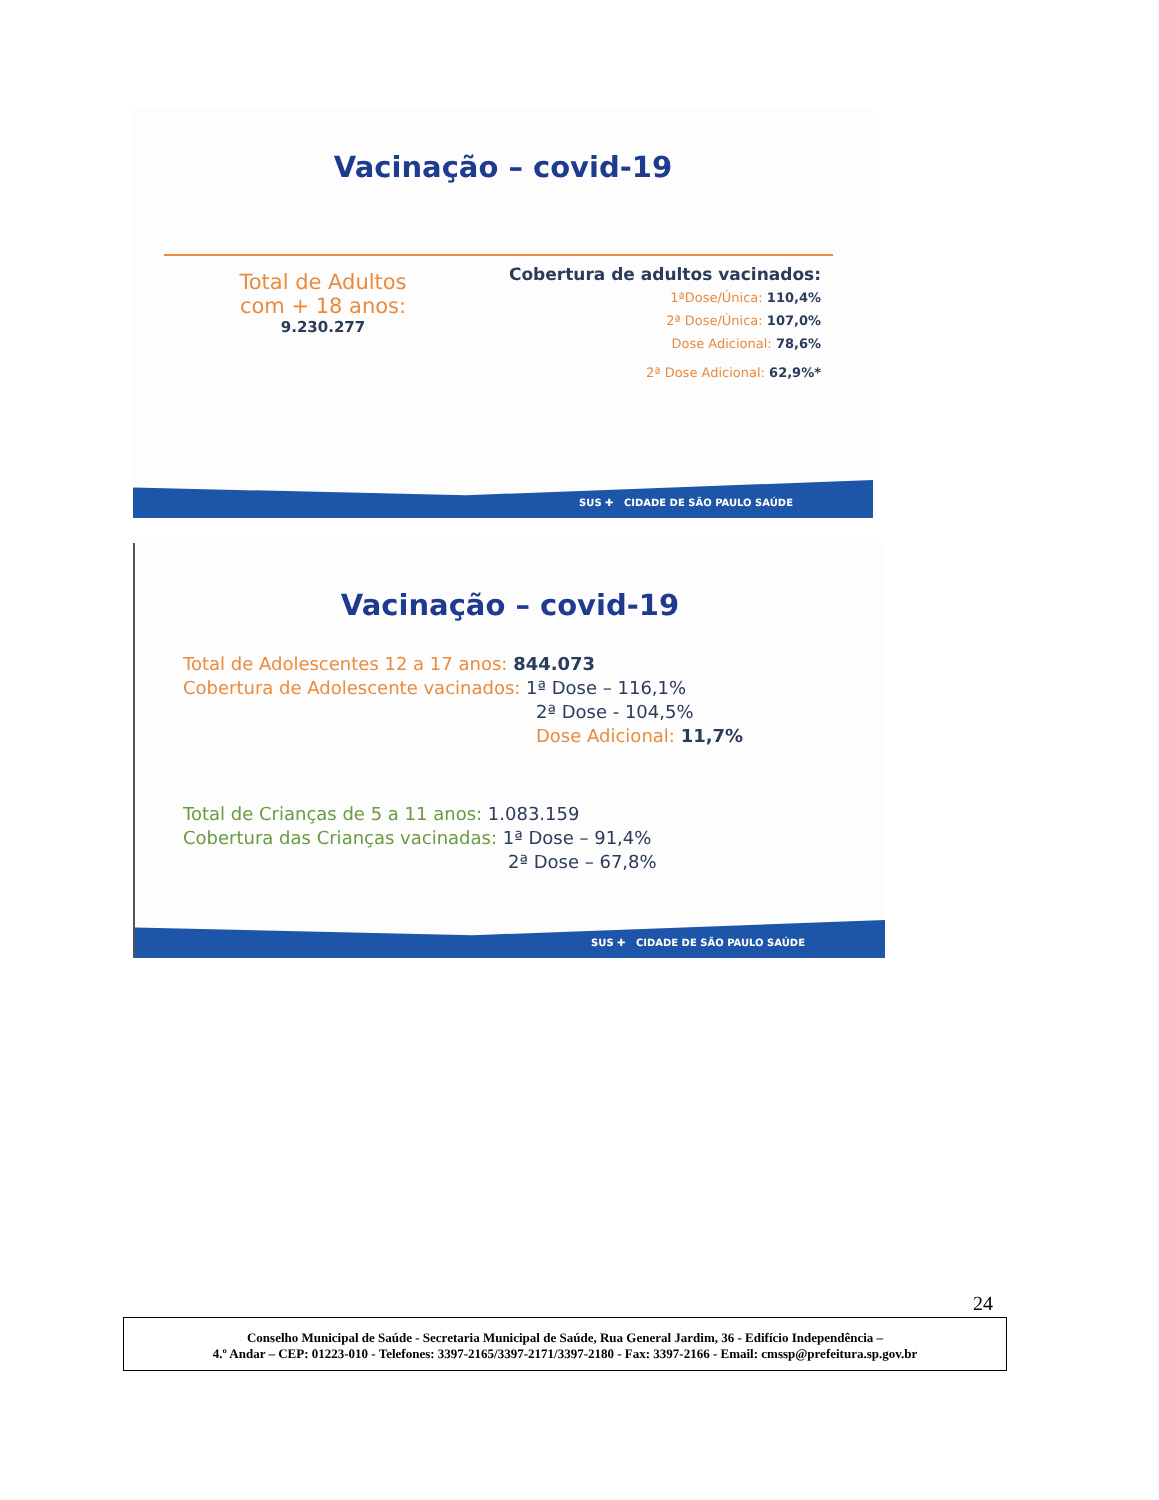Vacinação – covid-19
Total de Adultos
com + 18 anos:
9.230.277
Cobertura de adultos vacinados:
1ªDose/Única: 110,4%
2ª Dose/Única: 107,0%
Dose Adicional: 78,6%
2ª Dose Adicional: 62,9%*
SUS ✚ CIDADE DE SÃO PAULO SAÚDE
Vacinação – covid-19
Total de Adolescentes 12 a 17 anos: 844.073
Cobertura de Adolescente vacinados: 1ª Dose – 116,1%
2ª Dose - 104,5%
Dose Adicional: 11,7%
Total de Crianças de 5 a 11 anos: 1.083.159
Cobertura das Crianças vacinadas: 1ª Dose – 91,4%
2ª Dose – 67,8%
SUS ✚ CIDADE DE SÃO PAULO SAÚDE
24
Conselho Municipal de Saúde - Secretaria Municipal de Saúde, Rua General Jardim, 36 - Edifício Independência –
4.º Andar – CEP: 01223-010 - Telefones: 3397-2165/3397-2171/3397-2180 - Fax: 3397-2166 - Email: cmssp@prefeitura.sp.gov.br